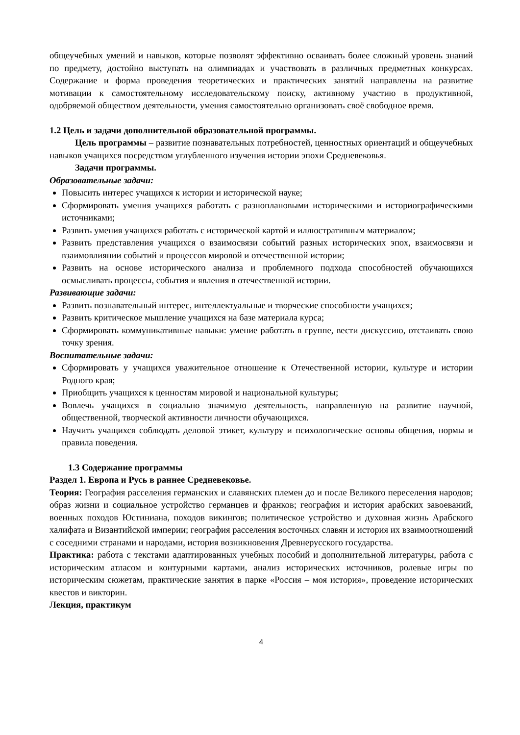общеучебных умений и навыков, которые позволят эффективно осваивать более сложный уровень знаний по предмету, достойно выступать на олимпиадах и участвовать в различных предметных конкурсах. Содержание и форма проведения теоретических и практических занятий направлены на развитие мотивации к самостоятельному исследовательскому поиску, активному участию в продуктивной, одобряемой обществом деятельности, умения самостоятельно организовать своё свободное время.
1.2 Цель и задачи дополнительной образовательной программы.
Цель программы – развитие познавательных потребностей, ценностных ориентаций и общеучебных навыков учащихся посредством углубленного изучения истории эпохи Средневековья.
Задачи программы.
Образовательные задачи:
Повысить интерес учащихся к истории и исторической науке;
Сформировать умения учащихся работать с разноплановыми историческими и историографическими источниками;
Развить умения учащихся работать с исторической картой и иллюстративным материалом;
Развить представления учащихся о взаимосвязи событий разных исторических эпох, взаимосвязи и взаимовлиянии событий и процессов мировой и отечественной истории;
Развить на основе исторического анализа и проблемного подхода способностей обучающихся осмысливать процессы, события и явления в отечественной истории.
Развивающие задачи:
Развить познавательный интерес, интеллектуальные и творческие способности учащихся;
Развить критическое мышление учащихся на базе материала курса;
Сформировать коммуникативные навыки: умение работать в группе, вести дискуссию, отстаивать свою точку зрения.
Воспитательные задачи:
Сформировать у учащихся уважительное отношение к Отечественной истории, культуре и истории Родного края;
Приобщить учащихся к ценностям мировой и национальной культуры;
Вовлечь учащихся в социально значимую деятельность, направленную на развитие научной, общественной, творческой активности личности обучающихся.
Научить учащихся соблюдать деловой этикет, культуру и психологические основы общения, нормы и правила поведения.
1.3 Содержание программы
Раздел 1. Европа и Русь в раннее Средневековье.
Теория: География расселения германских и славянских племен до и после Великого переселения народов; образ жизни и социальное устройство германцев и франков; география и история арабских завоеваний, военных походов Юстиниана, походов викингов; политическое устройство и духовная жизнь Арабского халифата и Византийской империи; география расселения восточных славян и история их взаимоотношений с соседними странами и народами, история возникновения Древнерусского государства.
Практика: работа с текстами адаптированных учебных пособий и дополнительной литературы, работа с историческим атласом и контурными картами, анализ исторических источников, ролевые игры по историческим сюжетам, практические занятия в парке «Россия – моя история», проведение исторических квестов и викторин.
Лекция, практикум
4